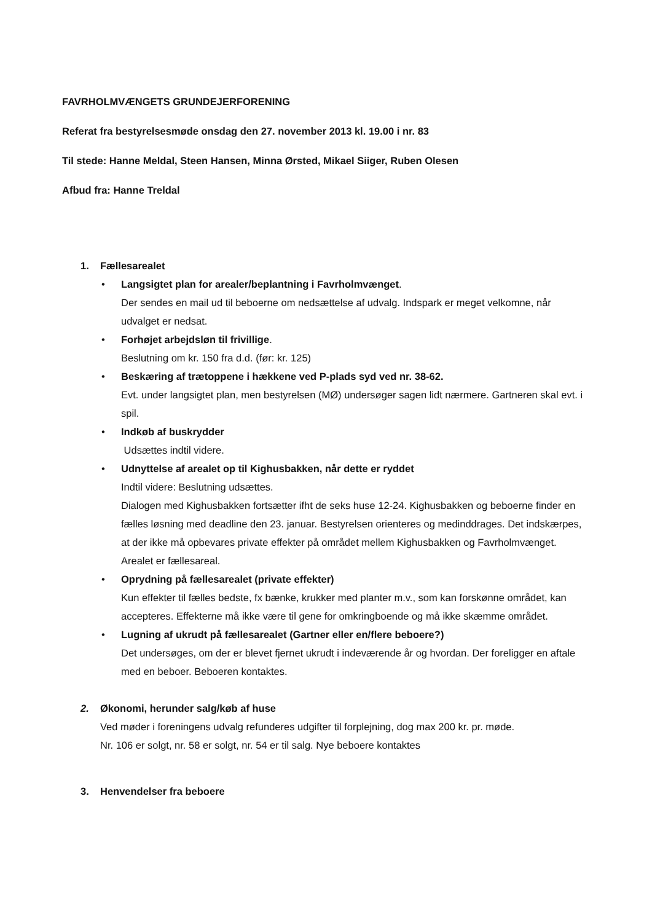FAVRHOLMVÆNGETS GRUNDEJERFORENING
Referat fra bestyrelsesmøde onsdag den 27. november 2013 kl. 19.00 i nr. 83
Til stede: Hanne Meldal, Steen Hansen, Minna Ørsted, Mikael Siiger, Ruben Olesen
Afbud fra: Hanne Treldal
1. Fællesarealet
• Langsigtet plan for arealer/beplantning i Favrholmvænget.
Der sendes en mail ud til beboerne om nedsættelse af udvalg. Indspark er meget velkomne, når udvalget er nedsat.
• Forhøjet arbejdsløn til frivillige.
Beslutning om kr. 150 fra d.d. (før: kr. 125)
• Beskæring af trætoppene i hækkene ved P-plads syd ved nr. 38-62.
Evt. under langsigtet plan, men bestyrelsen (MØ) undersøger sagen lidt nærmere. Gartneren skal evt. i spil.
• Indkøb af buskrydder
Udsættes indtil videre.
• Udnyttelse af arealet op til Kighusbakken, når dette er ryddet
Indtil videre: Beslutning udsættes.
Dialogen med Kighusbakken fortsætter ifht de seks huse 12-24. Kighusbakken og beboerne finder en fælles løsning med deadline den 23. januar. Bestyrelsen orienteres og medinddrages. Det indskærpes, at der ikke må opbevares private effekter på området mellem Kighusbakken og Favrholmvænget. Arealet er fællesareal.
• Oprydning på fællesarealet (private effekter)
Kun effekter til fælles bedste, fx bænke, krukker med planter m.v., som kan forskønne området, kan accepteres. Effekterne må ikke være til gene for omkringboende og må ikke skæmme området.
• Lugning af ukrudt på fællesarealet (Gartner eller en/flere beboere?)
Det undersøges, om der er blevet fjernet ukrudt i indeværende år og hvordan. Der foreligger en aftale med en beboer. Beboeren kontaktes.
2. Økonomi, herunder salg/køb af huse
Ved møder i foreningens udvalg refunderes udgifter til forplejning, dog max 200 kr. pr. møde.
Nr. 106 er solgt, nr. 58 er solgt, nr. 54 er til salg. Nye beboere kontaktes
3. Henvendelser fra beboere